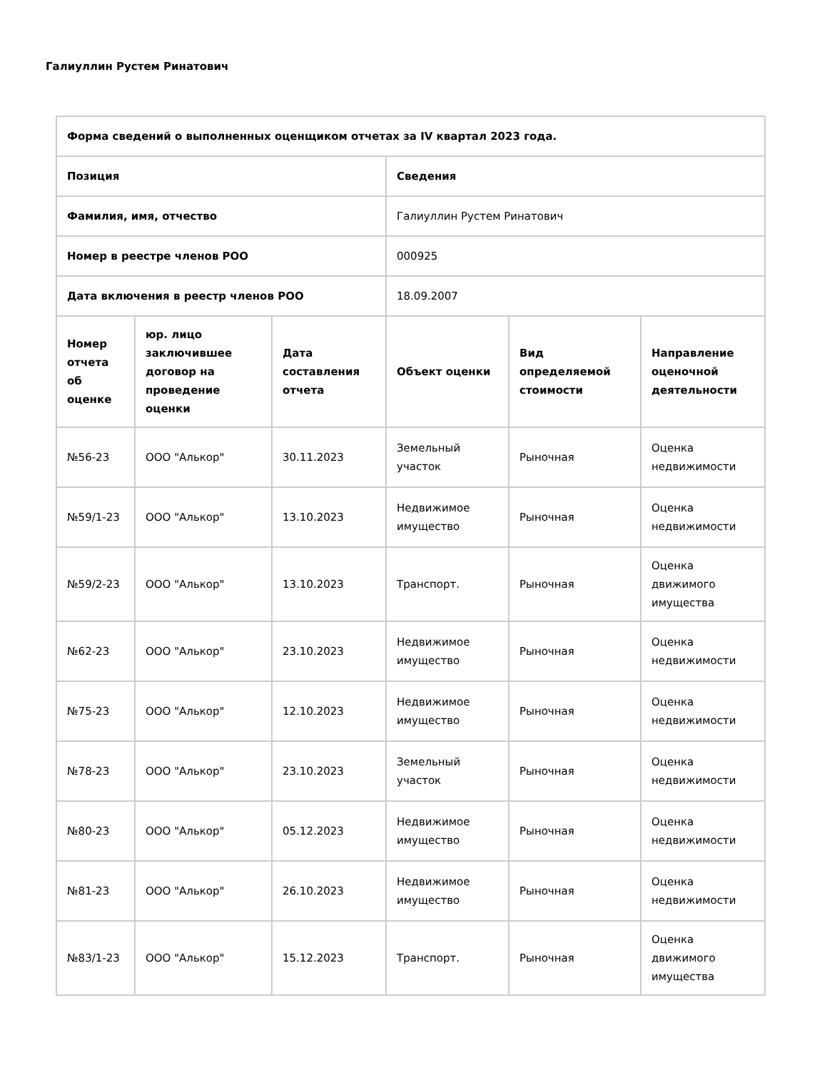Галиуллин Рустем Ринатович
| Форма сведений о выполненных оценщиком отчетах за IV квартал 2023 года. | | | | | |
| --- | --- | --- | --- | --- | --- |
| Позиция | | | Сведения | | |
| Фамилия, имя, отчество | | | Галиуллин Рустем Ринатович | | |
| Номер в реестре членов РОО | | | 000925 | | |
| Дата включения в реестр членов РОО | | | 18.09.2007 | | |
| Номер отчета об оценке | юр. лицо заключившее договор на проведение оценки | Дата составления отчета | Объект оценки | Вид определяемой стоимости | Направление оценочной деятельности |
| №56-23 | ООО "Алькор" | 30.11.2023 | Земельный участок | Рыночная | Оценка недвижимости |
| №59/1-23 | ООО "Алькор" | 13.10.2023 | Недвижимое имущество | Рыночная | Оценка недвижимости |
| №59/2-23 | ООО "Алькор" | 13.10.2023 | Транспорт. | Рыночная | Оценка движимого имущества |
| №62-23 | ООО "Алькор" | 23.10.2023 | Недвижимое имущество | Рыночная | Оценка недвижимости |
| №75-23 | ООО "Алькор" | 12.10.2023 | Недвижимое имущество | Рыночная | Оценка недвижимости |
| №78-23 | ООО "Алькор" | 23.10.2023 | Земельный участок | Рыночная | Оценка недвижимости |
| №80-23 | ООО "Алькор" | 05.12.2023 | Недвижимое имущество | Рыночная | Оценка недвижимости |
| №81-23 | ООО "Алькор" | 26.10.2023 | Недвижимое имущество | Рыночная | Оценка недвижимости |
| №83/1-23 | ООО "Алькор" | 15.12.2023 | Транспорт. | Рыночная | Оценка движимого имущества |